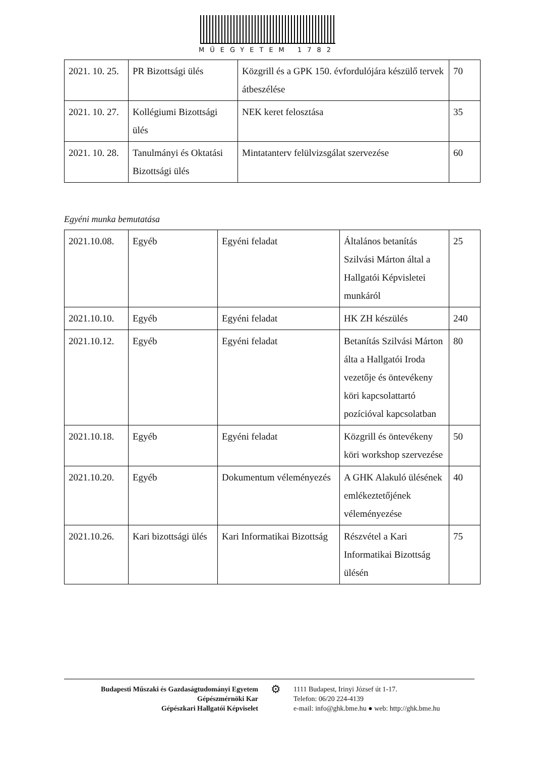MŰEGYETEM 1782
| 2021. 10. 25. | PR Bizottsági ülés | Közgrill és a GPK 150. évfordulójára készülő tervek átbeszélése | 70 |
| 2021. 10. 27. | Kollégiumi Bizottsági ülés | NEK keret felosztása | 35 |
| 2021. 10. 28. | Tanulmányi és Oktatási Bizottsági ülés | Mintatanterv felülvizsgálat szervezése | 60 |
Egyéni munka bemutatása
| 2021.10.08. | Egyéb | Egyéni feladat | Általános betanítás Szilvási Márton által a Hallgatói Képvisletei munkáról | 25 |
| 2021.10.10. | Egyéb | Egyéni feladat | HK ZH készülés | 240 |
| 2021.10.12. | Egyéb | Egyéni feladat | Betanítás Szilvási Márton álta a Hallgatói Iroda vezetője és öntevékeny köri kapcsolattartó pozícióval kapcsolatban | 80 |
| 2021.10.18. | Egyéb | Egyéni feladat | Közgrill és öntevékeny köri workshop szervezése | 50 |
| 2021.10.20. | Egyéb | Dokumentum véleményezés | A GHK Alakuló ülésének emlékeztetőjének véleményezése | 40 |
| 2021.10.26. | Kari bizottsági ülés | Kari Informatikai Bizottság | Részvétel a Kari Informatikai Bizottság ülésén | 75 |
Budapesti Műszaki és Gazdaságtudományi Egyetem
Gépészmérnöki Kar
Gépészkari Hallgatói Képviselet
⚙
1111 Budapest, Irinyi József út 1-17.
Telefon: 06/20 224-4139
e-mail: info@ghk.bme.hu ● web: http://ghk.bme.hu